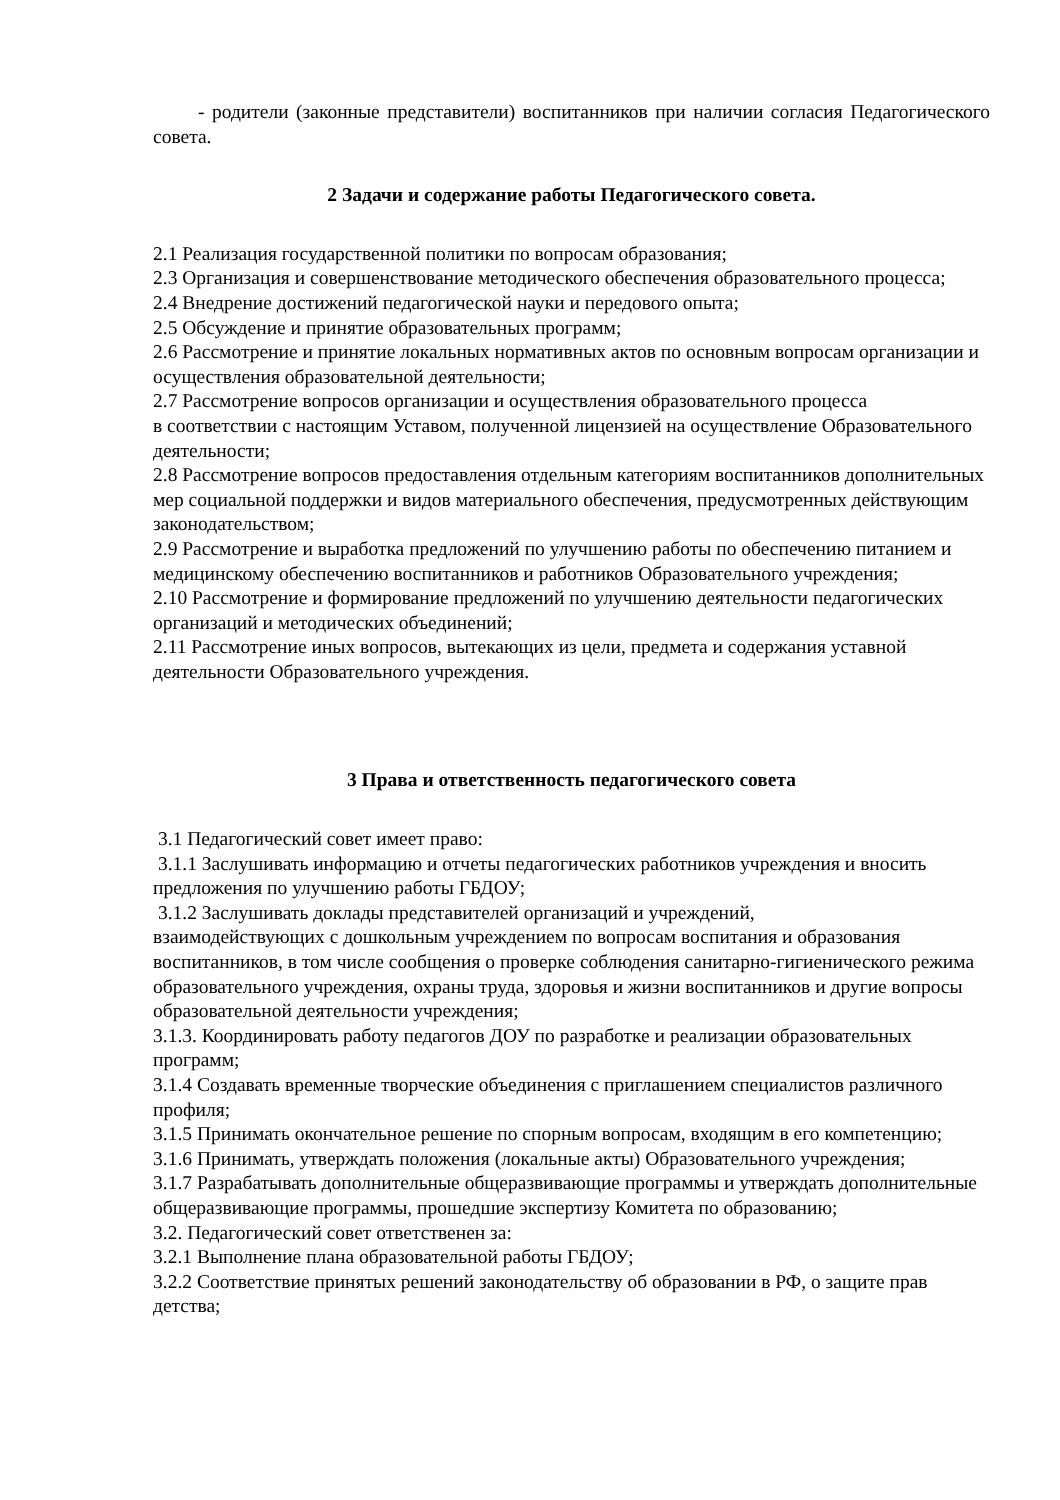- родители (законные представители) воспитанников при наличии согласия Педагогического совета.
2 Задачи и содержание работы Педагогического совета.
2.1 Реализация государственной политики по вопросам образования;
2.3 Организация и совершенствование методического обеспечения образовательного процесса;
2.4 Внедрение достижений педагогической науки и передового опыта;
2.5 Обсуждение и принятие образовательных программ;
2.6 Рассмотрение и принятие локальных нормативных актов по основным вопросам организации и осуществления образовательной деятельности;
2.7 Рассмотрение вопросов организации и осуществления образовательного процесса
в соответствии с настоящим Уставом, полученной лицензией на осуществление Образовательного деятельности;
2.8 Рассмотрение вопросов предоставления отдельным категориям воспитанников дополнительных мер социальной поддержки и видов материального обеспечения, предусмотренных действующим законодательством;
2.9 Рассмотрение и выработка предложений по улучшению работы по обеспечению питанием и медицинскому обеспечению воспитанников и работников Образовательного учреждения;
2.10 Рассмотрение и формирование предложений по улучшению деятельности педагогических организаций и методических объединений;
2.11 Рассмотрение иных вопросов, вытекающих из цели, предмета и содержания уставной деятельности Образовательного учреждения.
3 Права и ответственность педагогического совета
3.1 Педагогический совет имеет право:
3.1.1 Заслушивать информацию и отчеты педагогических работников учреждения и вносить предложения по улучшению работы ГБДОУ;
3.1.2 Заслушивать доклады представителей организаций и учреждений,
взаимодействующих с дошкольным учреждением по вопросам воспитания и образования воспитанников, в том числе сообщения о проверке соблюдения санитарно-гигиенического режима образовательного учреждения, охраны труда, здоровья и жизни воспитанников и другие вопросы образовательной деятельности учреждения;
3.1.3. Координировать работу педагогов ДОУ по разработке и реализации образовательных программ;
3.1.4 Создавать временные творческие объединения с приглашением специалистов различного профиля;
3.1.5 Принимать окончательное решение по спорным вопросам, входящим в его компетенцию;
3.1.6 Принимать, утверждать положения (локальные акты) Образовательного учреждения;
3.1.7 Разрабатывать дополнительные общеразвивающие программы и утверждать дополнительные общеразвивающие программы, прошедшие экспертизу Комитета по образованию;
3.2. Педагогический совет ответственен за:
3.2.1 Выполнение плана образовательной работы ГБДОУ;
3.2.2 Соответствие принятых решений законодательству об образовании в РФ, о защите прав детства;